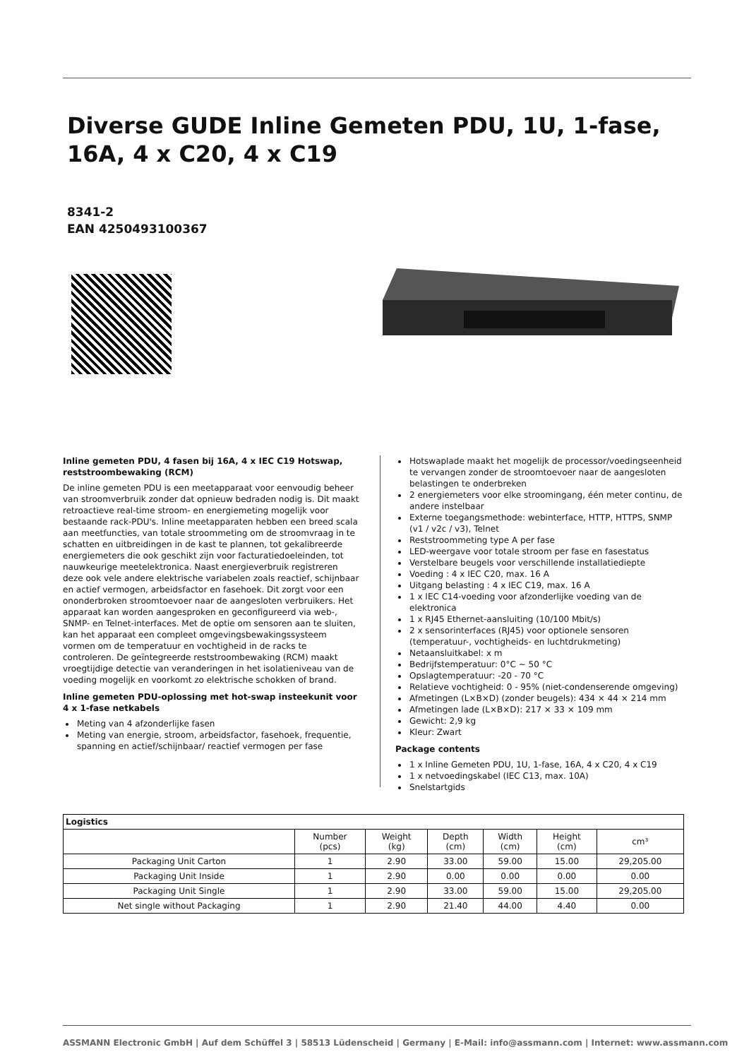Diverse GUDE Inline Gemeten PDU, 1U, 1-fase, 16A, 4 x C20, 4 x C19
8341-2
EAN 4250493100367
Inline gemeten PDU, 4 fasen bij 16A, 4 x IEC C19 Hotswap, reststroombewaking (RCM)
De inline gemeten PDU is een meetapparaat voor eenvoudig beheer van stroomverbruik zonder dat opnieuw bedraden nodig is. Dit maakt retroactieve real-time stroom- en energiemeting mogelijk voor bestaande rack-PDU's. Inline meetapparaten hebben een breed scala aan meetfuncties, van totale stroommeting om de stroomvraag in te schatten en uitbreidingen in de kast te plannen, tot gekalibreerde energiemeters die ook geschikt zijn voor facturatiedoeleinden, tot nauwkeurige meetelektronica. Naast energieverbruik registreren deze ook vele andere elektrische variabelen zoals reactief, schijnbaar en actief vermogen, arbeidsfactor en fasehoek. Dit zorgt voor een ononderbroken stroomtoevoer naar de aangesloten verbruikers. Het apparaat kan worden aangesproken en geconfigureerd via web-, SNMP- en Telnet-interfaces. Met de optie om sensoren aan te sluiten, kan het apparaat een compleet omgevingsbewakingssysteem vormen om de temperatuur en vochtigheid in de racks te controleren. De geïntegreerde reststroombewaking (RCM) maakt vroegtijdige detectie van veranderingen in het isolatieniveau van de voeding mogelijk en voorkomt zo elektrische schokken of brand.
Inline gemeten PDU-oplossing met hot-swap insteekunit voor 4 x 1-fase netkabels
Meting van 4 afzonderlijke fasen
Meting van energie, stroom, arbeidsfactor, fasehoek, frequentie, spanning en actief/schijnbaar/ reactief vermogen per fase
Hotswaplade maakt het mogelijk de processor/voedingseenheid te vervangen zonder de stroomtoevoer naar de aangesloten belastingen te onderbreken
2 energiemeters voor elke stroomingang, één meter continu, de andere instelbaar
Externe toegangsmethode: webinterface, HTTP, HTTPS, SNMP (v1 / v2c / v3), Telnet
Reststroommeting type A per fase
LED-weergave voor totale stroom per fase en fasestatus
Verstelbare beugels voor verschillende installatiediepte
Voeding : 4 x IEC C20, max. 16 A
Uitgang belasting : 4 x IEC C19, max. 16 A
1 x IEC C14-voeding voor afzonderlijke voeding van de elektronica
1 x RJ45 Ethernet-aansluiting (10/100 Mbit/s)
2 x sensorinterfaces (RJ45) voor optionele sensoren (temperatuur-, vochtigheids- en luchtdrukmeting)
Netaansluitkabel: x m
Bedrijfstemperatuur: 0°C ~ 50 °C
Opslagtemperatuur: -20 - 70 °C
Relatieve vochtigheid: 0 - 95% (niet-condenserende omgeving)
Afmetingen (L×B×D) (zonder beugels): 434 × 44 × 214 mm
Afmetingen lade (L×B×D): 217 × 33 × 109 mm
Gewicht: 2,9 kg
Kleur: Zwart
Package contents
1 x Inline Gemeten PDU, 1U, 1-fase, 16A, 4 x C20, 4 x C19
1 x netvoedingskabel (IEC C13, max. 10A)
Snelstartgids
| Logistics | | | | | | |
| --- | --- | --- | --- | --- | --- | --- |
| | Number (pcs) | Weight (kg) | Depth (cm) | Width (cm) | Height (cm) | cm³ |
| Packaging Unit Carton | 1 | 2.90 | 33.00 | 59.00 | 15.00 | 29,205.00 |
| Packaging Unit Inside | 1 | 2.90 | 0.00 | 0.00 | 0.00 | 0.00 |
| Packaging Unit Single | 1 | 2.90 | 33.00 | 59.00 | 15.00 | 29,205.00 |
| Net single without Packaging | 1 | 2.90 | 21.40 | 44.00 | 4.40 | 0.00 |
ASSMANN Electronic GmbH | Auf dem Schüffel 3 | 58513 Lüdenscheid | Germany | E-Mail: info@assmann.com | Internet: www.assmann.com